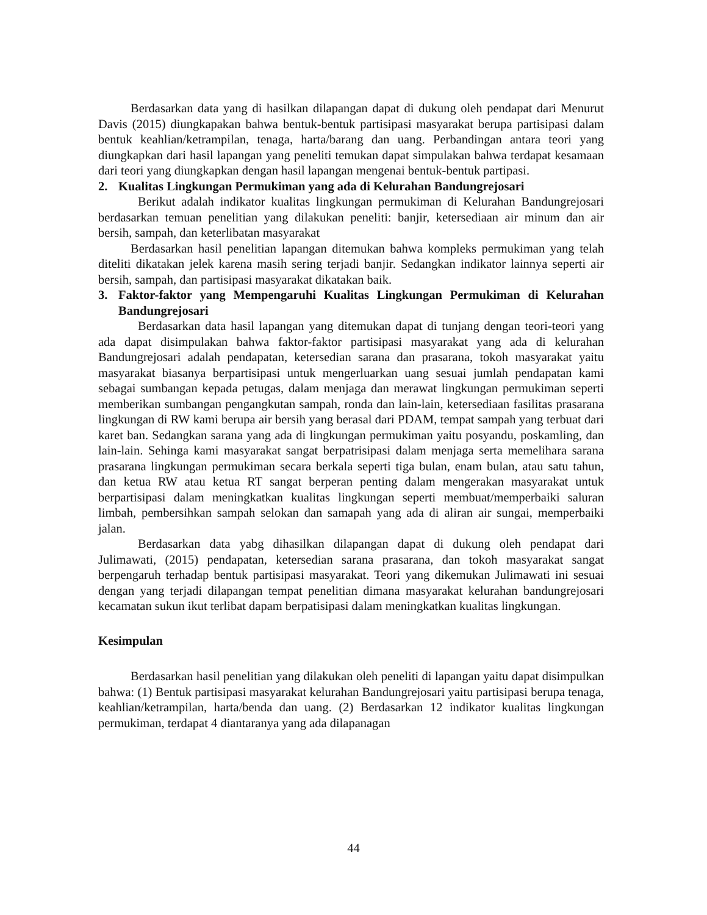Berdasarkan data yang di hasilkan dilapangan dapat di dukung oleh pendapat dari Menurut Davis (2015) diungkapakan bahwa bentuk-bentuk partisipasi masyarakat berupa partisipasi dalam bentuk keahlian/ketrampilan, tenaga, harta/barang dan uang. Perbandingan antara teori yang diungkapkan dari hasil lapangan yang peneliti temukan dapat simpulakan bahwa terdapat kesamaan dari teori yang diungkapkan dengan hasil lapangan mengenai bentuk-bentuk partipasi.
2. Kualitas Lingkungan Permukiman yang ada di Kelurahan Bandungrejosari
Berikut adalah indikator kualitas lingkungan permukiman di Kelurahan Bandungrejosari berdasarkan temuan penelitian yang dilakukan peneliti: banjir, ketersediaan air minum dan air bersih, sampah, dan keterlibatan masyarakat
Berdasarkan hasil penelitian lapangan ditemukan bahwa kompleks permukiman yang telah diteliti dikatakan jelek karena masih sering terjadi banjir. Sedangkan indikator lainnya seperti air bersih, sampah, dan partisipasi masyarakat dikatakan baik.
3. Faktor-faktor yang Mempengaruhi Kualitas Lingkungan Permukiman di Kelurahan Bandungrejosari
Berdasarkan data hasil lapangan yang ditemukan dapat di tunjang dengan teori-teori yang ada dapat disimpulakan bahwa faktor-faktor partisipasi masyarakat yang ada di kelurahan Bandungrejosari adalah pendapatan, ketersedian sarana dan prasarana, tokoh masyarakat yaitu masyarakat biasanya berpartisipasi untuk mengerluarkan uang sesuai jumlah pendapatan kami sebagai sumbangan kepada petugas, dalam menjaga dan merawat lingkungan permukiman seperti memberikan sumbangan pengangkutan sampah, ronda dan lain-lain, ketersediaan fasilitas prasarana lingkungan di RW kami berupa air bersih yang berasal dari PDAM, tempat sampah yang terbuat dari karet ban. Sedangkan sarana yang ada di lingkungan permukiman yaitu posyandu, poskamling, dan lain-lain. Sehinga kami masyarakat sangat berpatrisipasi dalam menjaga serta memelihara sarana prasarana lingkungan permukiman secara berkala seperti tiga bulan, enam bulan, atau satu tahun, dan ketua RW atau ketua RT sangat berperan penting dalam mengerakan masyarakat untuk berpartisipasi dalam meningkatkan kualitas lingkungan seperti membuat/memperbaiki saluran limbah, pembersihkan sampah selokan dan samapah yang ada di aliran air sungai, memperbaiki jalan.
Berdasarkan data yabg dihasilkan dilapangan dapat di dukung oleh pendapat dari Julimawati, (2015) pendapatan, ketersedian sarana prasarana, dan tokoh masyarakat sangat berpengaruh terhadap bentuk partisipasi masyarakat. Teori yang dikemukan Julimawati ini sesuai dengan yang terjadi dilapangan tempat penelitian dimana masyarakat kelurahan bandungrejosari kecamatan sukun ikut terlibat dapam berpatisipasi dalam meningkatkan kualitas lingkungan.
Kesimpulan
Berdasarkan hasil penelitian yang dilakukan oleh peneliti di lapangan yaitu dapat disimpulkan bahwa: (1) Bentuk partisipasi masyarakat kelurahan Bandungrejosari yaitu partisipasi berupa tenaga, keahlian/ketrampilan, harta/benda dan uang. (2) Berdasarkan 12 indikator kualitas lingkungan permukiman, terdapat 4 diantaranya yang ada dilapanagan
44